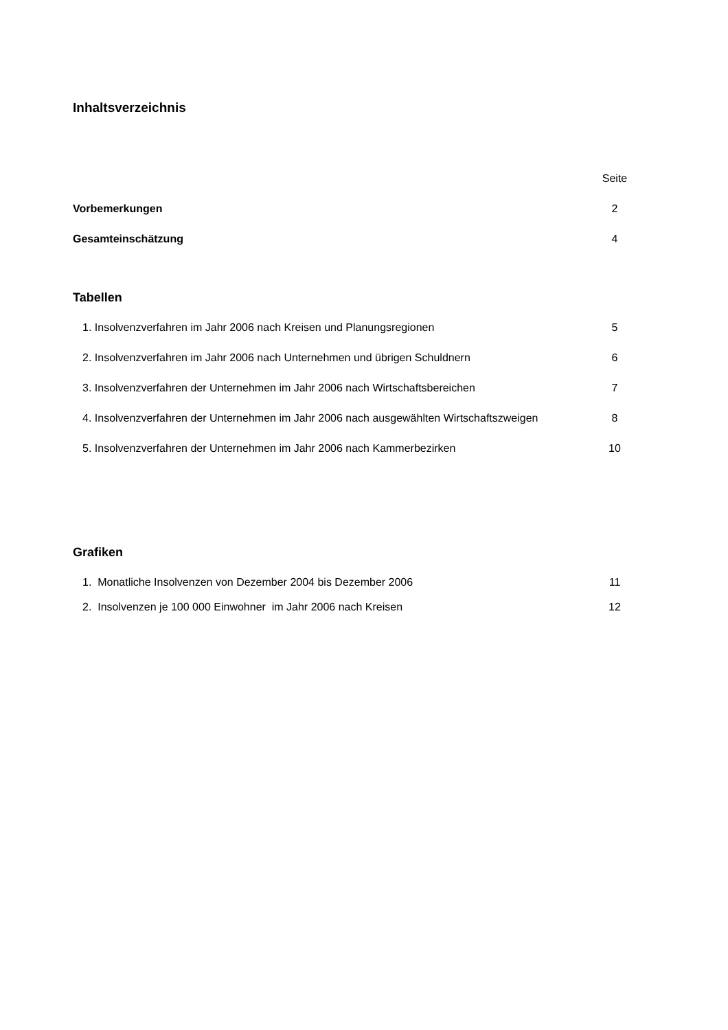Inhaltsverzeichnis
Seite
Vorbemerkungen 2
Gesamteinschätzung 4
Tabellen
1. Insolvenzverfahren im Jahr 2006 nach Kreisen und Planungsregionen 5
2. Insolvenzverfahren im Jahr 2006 nach Unternehmen und übrigen Schuldnern 6
3. Insolvenzverfahren der Unternehmen im Jahr 2006 nach Wirtschaftsbereichen 7
4. Insolvenzverfahren der Unternehmen im Jahr 2006 nach ausgewählten Wirtschaftszweigen 8
5. Insolvenzverfahren der Unternehmen im Jahr 2006 nach Kammerbezirken 10
Grafiken
1. Monatliche Insolvenzen von Dezember 2004 bis Dezember 2006 11
2. Insolvenzen je 100 000 Einwohner im Jahr 2006 nach Kreisen 12